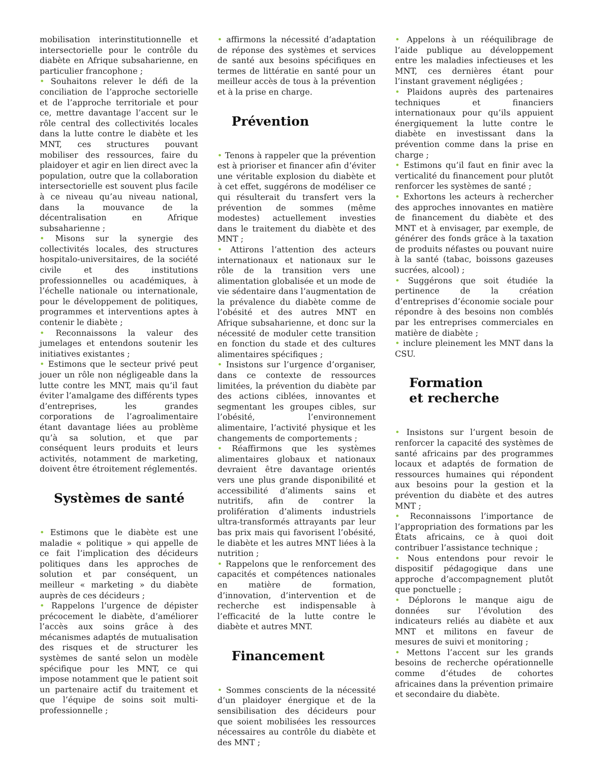mobilisation interinstitutionnelle et intersectorielle pour le contrôle du diabète en Afrique subsaharienne, en particulier francophone ;
• Souhaitons relever le défi de la conciliation de l’approche sectorielle et de l’approche territoriale et pour ce, mettre davantage l’accent sur le rôle central des collectivités locales dans la lutte contre le diabète et les MNT, ces structures pouvant mobiliser des ressources, faire du plaidoyer et agir en lien direct avec la population, outre que la collaboration intersectorielle est souvent plus facile à ce niveau qu’au niveau national, dans la mouvance de la décentralisation en Afrique subsaharienne ;
• Misons sur la synergie des collectivités locales, des structures hospitalo-universitaires, de la société civile et des institutions professionnelles ou académiques, à l’échelle nationale ou internationale, pour le développement de politiques, programmes et interventions aptes à contenir le diabète ;
• Reconnaissons la valeur des jumelages et entendons soutenir les initiatives existantes ;
• Estimons que le secteur privé peut jouer un rôle non négligeable dans la lutte contre les MNT, mais qu’il faut éviter l’amalgame des différents types d’entreprises, les grandes corporations de l’agroalimentaire étant davantage liées au problème qu’à sa solution, et que par conséquent leurs produits et leurs activités, notamment de marketing, doivent être étroitement réglementés.
Systèmes de santé
• Estimons que le diabète est une maladie « politique » qui appelle de ce fait l’implication des décideurs politiques dans les approches de solution et par conséquent, un meilleur « marketing » du diabète auprès de ces décideurs ;
• Rappelons l’urgence de dépister précocement le diabète, d’améliorer l’accès aux soins grâce à des mécanismes adaptés de mutualisation des risques et de structurer les systèmes de santé selon un modèle spécifique pour les MNT, ce qui impose notamment que le patient soit un partenaire actif du traitement et que l’équipe de soins soit multi-professionnelle ;
• affirmons la nécessité d’adaptation de réponse des systèmes et services de santé aux besoins spécifiques en termes de littératie en santé pour un meilleur accès de tous à la prévention et à la prise en charge.
Prévention
• Tenons à rappeler que la prévention est à prioriser et financer afin d’éviter une véritable explosion du diabète et à cet effet, suggérons de modéliser ce qui résulterait du transfert vers la prévention de sommes (même modestes) actuellement investies dans le traitement du diabète et des MNT ;
• Attirons l’attention des acteurs internationaux et nationaux sur le rôle de la transition vers une alimentation globalisée et un mode de vie sédentaire dans l’augmentation de la prévalence du diabète comme de l’obésité et des autres MNT en Afrique subsaharienne, et donc sur la nécessité de moduler cette transition en fonction du stade et des cultures alimentaires spécifiques ;
• Insistons sur l’urgence d’organiser, dans ce contexte de ressources limitées, la prévention du diabète par des actions ciblées, innovantes et segmentant les groupes cibles, sur l’obésité, l’environnement alimentaire, l’activité physique et les changements de comportements ;
• Réaffirmons que les systèmes alimentaires globaux et nationaux devraient être davantage orientés vers une plus grande disponibilité et accessibilité d’aliments sains et nutritifs, afin de contrer la prolifération d’aliments industriels ultra-transformés attrayants par leur bas prix mais qui favorisent l’obésité, le diabète et les autres MNT liées à la nutrition ;
• Rappelons que le renforcement des capacités et compétences nationales en matière de formation, d’innovation, d’intervention et de recherche est indispensable à l’efficacité de la lutte contre le diabète et autres MNT.
Financement
• Sommes conscients de la nécessité d’un plaidoyer énergique et de la sensibilisation des décideurs pour que soient mobilisées les ressources nécessaires au contrôle du diabète et des MNT ;
• Appelons à un rééquilibrage de l’aide publique au développement entre les maladies infectieuses et les MNT, ces dernières étant pour l’instant gravement négligées ;
• Plaidons auprès des partenaires techniques et financiers internationaux pour qu’ils appuient énergiquement la lutte contre le diabète en investissant dans la prévention comme dans la prise en charge ;
• Estimons qu’il faut en finir avec la verticalité du financement pour plutôt renforcer les systèmes de santé ;
• Exhortons les acteurs à rechercher des approches innovantes en matière de financement du diabète et des MNT et à envisager, par exemple, de générer des fonds grâce à la taxation de produits néfastes ou pouvant nuire à la santé (tabac, boissons gazeuses sucrées, alcool) ;
• Suggérons que soit étudiée la pertinence de la création d’entreprises d’économie sociale pour répondre à des besoins non comblés par les entreprises commerciales en matière de diabète ;
• inclure pleinement les MNT dans la CSU.
Formation
et recherche
• Insistons sur l’urgent besoin de renforcer la capacité des systèmes de santé africains par des programmes locaux et adaptés de formation de ressources humaines qui répondent aux besoins pour la gestion et la prévention du diabète et des autres MNT ;
• Reconnaissons l’importance de l’appropriation des formations par les États africains, ce à quoi doit contribuer l’assistance technique ;
• Nous entendons pour revoir le dispositif pédagogique dans une approche d’accompagnement plutôt que ponctuelle ;
• Déplorons le manque aigu de données sur l’évolution des indicateurs reliés au diabète et aux MNT et militons en faveur de mesures de suivi et monitoring ;
• Mettons l’accent sur les grands besoins de recherche opérationnelle comme d’études de cohortes africaines dans la prévention primaire et secondaire du diabète.